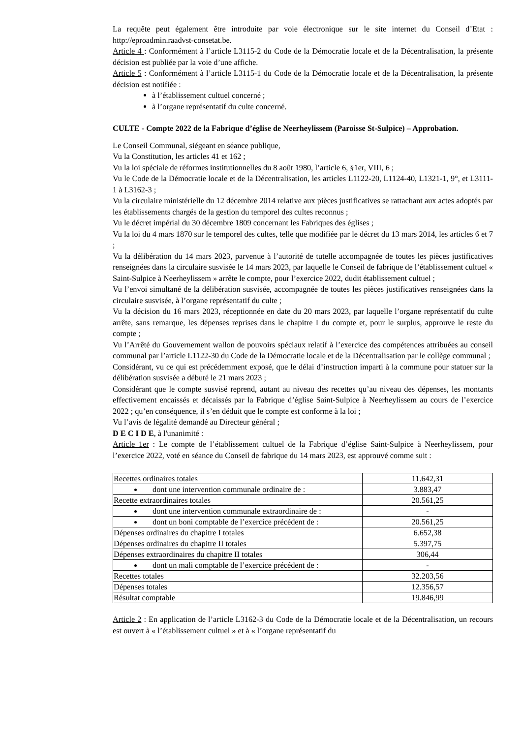La requête peut également être introduite par voie électronique sur le site internet du Conseil d’Etat : http://eproadmin.raadvst-consetat.be.
Article 4 : Conformément à l’article L3115-2 du Code de la Démocratie locale et de la Décentralisation, la présente décision est publiée par la voie d’une affiche.
Article 5 : Conformément à l’article L3115-1 du Code de la Démocratie locale et de la Décentralisation, la présente décision est notifiée :
à l’établissement cultuel concerné ;
à l’organe représentatif du culte concerné.
CULTE - Compte 2022 de la Fabrique d’église de Neerheylissem (Paroisse St-Sulpice) – Approbation.
Le Conseil Communal, siégeant en séance publique,
Vu la Constitution, les articles 41 et 162 ;
Vu la loi spéciale de réformes institutionnelles du 8 août 1980, l’article 6, §1er, VIII, 6 ;
Vu le Code de la Démocratie locale et de la Décentralisation, les articles L1122-20, L1124-40, L1321-1, 9°, et L3111-1 à L3162-3 ;
Vu la circulaire ministérielle du 12 décembre 2014 relative aux pièces justificatives se rattachant aux actes adoptés par les établissements chargés de la gestion du temporel des cultes reconnus ;
Vu le décret impérial du 30 décembre 1809 concernant les Fabriques des églises ;
Vu la loi du 4 mars 1870 sur le temporel des cultes, telle que modifiée par le décret du 13 mars 2014, les articles 6 et 7 ;
Vu la délibération du 14 mars 2023, parvenue à l’autorité de tutelle accompagnée de toutes les pièces justificatives renseignées dans la circulaire susvisée le 14 mars 2023, par laquelle le Conseil de fabrique de l’établissement cultuel « Saint-Sulpice à Neerheylissem » arrête le compte, pour l’exercice 2022, dudit établissement cultuel ;
Vu l’envoi simultané de la délibération susvisée, accompagnée de toutes les pièces justificatives renseignées dans la circulaire susvisée, à l’organe représentatif du culte ;
Vu la décision du 16 mars 2023, réceptionnée en date du 20 mars 2023, par laquelle l’organe représentatif du culte arrête, sans remarque, les dépenses reprises dans le chapitre I du compte et, pour le surplus, approuve le reste du compte ;
Vu l’Arrêté du Gouvernement wallon de pouvoirs spéciaux relatif à l’exercice des compétences attribuées au conseil communal par l’article L1122-30 du Code de la Démocratie locale et de la Décentralisation par le collège communal ;
Considérant, vu ce qui est précédemment exposé, que le délai d’instruction imparti à la commune pour statuer sur la délibération susvisée a débuté le 21 mars 2023 ;
Considérant que le compte susvisé reprend, autant au niveau des recettes qu’au niveau des dépenses, les montants effectivement encaissés et décaissés par la Fabrique d’église Saint-Sulpice à Neerheylissem au cours de l’exercice 2022 ; qu’en conséquence, il s’en déduit que le compte est conforme à la loi ;
Vu l’avis de légalité demandé au Directeur général ;
D E C I D E, à l'unanimité :
Article 1er : Le compte de l’établissement cultuel de la Fabrique d’église Saint-Sulpice à Neerheylissem, pour l’exercice 2022, voté en séance du Conseil de fabrique du 14 mars 2023, est approuvé comme suit :
| Recettes ordinaires totales | 11.642,31 |
| dont une intervention communale ordinaire de : | 3.883,47 |
| Recette extraordinaires totales | 20.561,25 |
| dont une intervention communale extraordinaire de : | - |
| dont un boni comptable de l’exercice précédent de : | 20.561,25 |
| Dépenses ordinaires du chapitre I totales | 6.652,38 |
| Dépenses ordinaires du chapitre II totales | 5.397,75 |
| Dépenses extraordinaires du chapitre II totales | 306,44 |
| dont un mali comptable de l’exercice précédent de : | - |
| Recettes totales | 32.203,56 |
| Dépenses totales | 12.356,57 |
| Résultat comptable | 19.846,99 |
Article 2 : En application de l’article L3162-3 du Code de la Démocratie locale et de la Décentralisation, un recours est ouvert à « l’établissement cultuel » et à « l’organe représentatif du